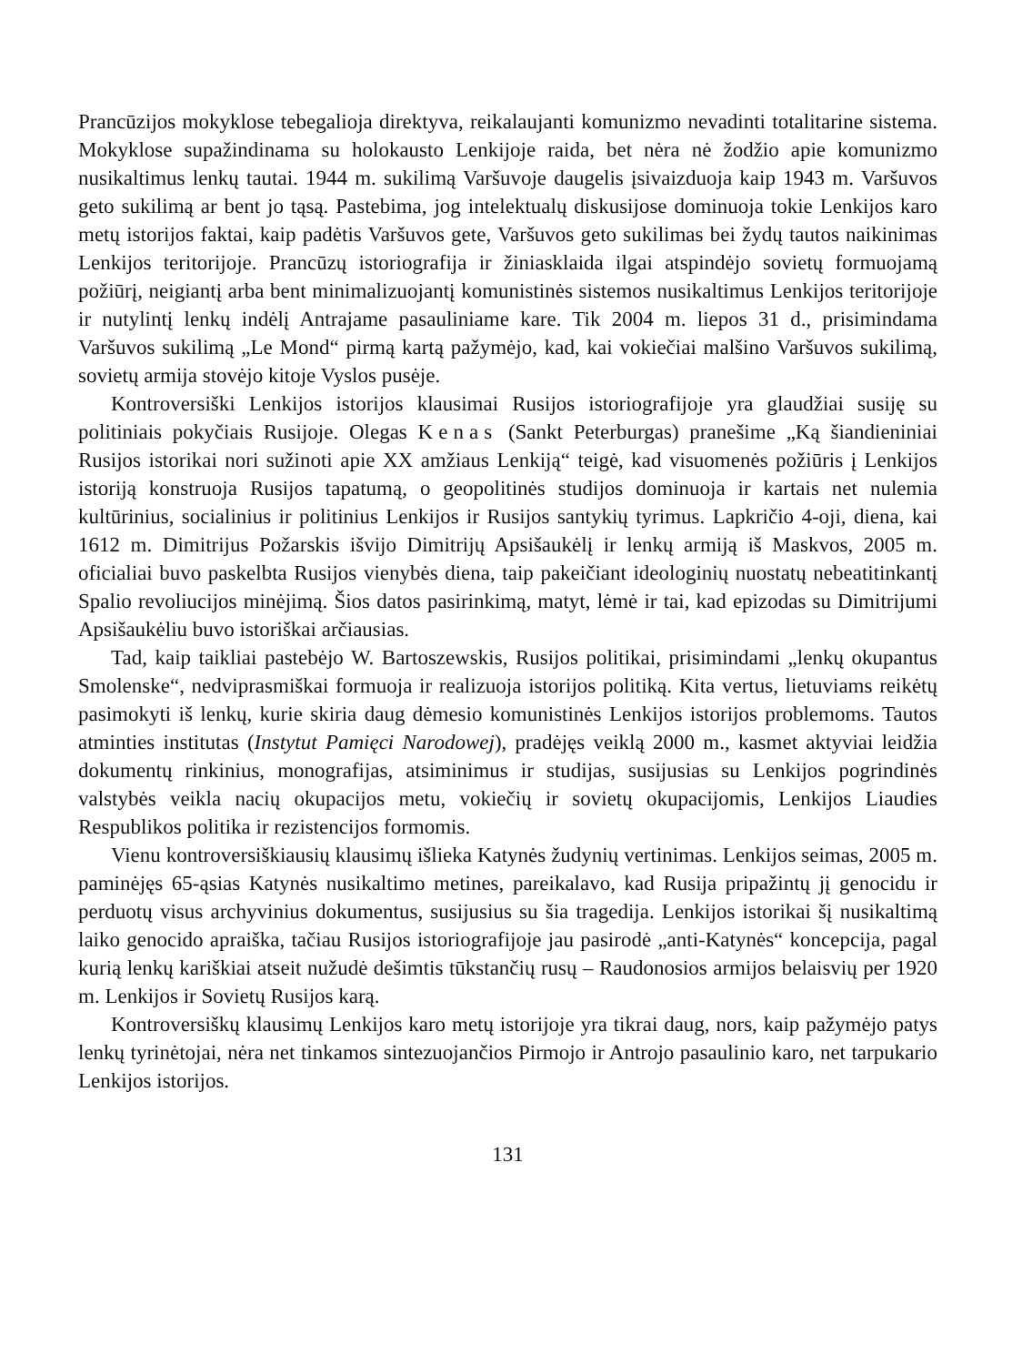Prancūzijos mokyklose tebegalioja direktyva, reikalaujanti komunizmo nevadinti totalitarine sistema. Mokyklose supažindinama su holokausto Lenkijoje raida, bet nėra nė žodžio apie komunizmo nusikaltimus lenkų tautai. 1944 m. sukilimą Varšuvoje daugelis įsivaizduoja kaip 1943 m. Varšuvos geto sukilimą ar bent jo tąsą. Pastebima, jog intelektualų diskusijose dominuoja tokie Lenkijos karo metų istorijos faktai, kaip padėtis Varšuvos gete, Varšuvos geto sukilimas bei žydų tautos naikinimas Lenkijos teritorijoje. Prancūzų istoriografija ir žiniasklaida ilgai atspindėjo sovietų formuojamą požiūrį, neigiantį arba bent minimalizuojantį komunistinės sistemos nusikaltimus Lenkijos teritorijoje ir nutylintį lenkų indėlį Antrajame pasauliniame kare. Tik 2004 m. liepos 31 d., prisimindama Varšuvos sukilimą „Le Mond“ pirmą kartą pažymėjo, kad, kai vokiečiai malšino Varšuvos sukilimą, sovietų armija stovėjo kitoje Vyslos pusėje.
Kontroversiški Lenkijos istorijos klausimai Rusijos istoriografijoje yra glaudžiai susiję su politiniais pokyčiais Rusijoje. Olegas Kenas (Sankt Peterburgas) pranešime „Ką šiandieniniai Rusijos istorikai nori sužinoti apie XX amžiaus Lenkiją“ teigė, kad visuomenės požiūris į Lenkijos istoriją konstruoja Rusijos tapatumą, o geopolitinės studijos dominuoja ir kartais net nulemia kultūrinius, socialinius ir politinius Lenkijos ir Rusijos santykių tyrimus. Lapkričio 4-oji, diena, kai 1612 m. Dimitrijus Požarskis išvijo Dimitrijų Apsišaukėlį ir lenkų armiją iš Maskvos, 2005 m. oficialiai buvo paskelbta Rusijos vienybės diena, taip pakeičiant ideologinių nuostatų nebeatitinkantį Spalio revoliucijos minėjimą. Šios datos pasirinkimą, matyt, lėmė ir tai, kad epizodas su Dimitrijumi Apsišaukėliu buvo istoriškai arčiausias.
Tad, kaip taikliai pastebėjo W. Bartoszewskis, Rusijos politikai, prisimindami „lenkų okupantus Smolenske“, nedviprasmiškai formuoja ir realizuoja istorijos politiką. Kita vertus, lietuviams reikėtų pasimokyti iš lenkų, kurie skiria daug dėmesio komunistinės Lenkijos istorijos problemoms. Tautos atminties institutas (Instytut Pamięci Narodowej), pradėjęs veiklą 2000 m., kasmet aktyviai leidžia dokumentų rinkinius, monografijas, atsiminimus ir studijas, susijusias su Lenkijos pogrindinės valstybės veikla nacių okupacijos metu, vokiečių ir sovietų okupacijomis, Lenkijos Liaudies Respublikos politika ir rezistencijos formomis.
Vienu kontroversiškiausių klausimų išlieka Katynės žudynių vertinimas. Lenkijos seimas, 2005 m. paminėjęs 65-ąsias Katynės nusikaltimo metines, pareikalavo, kad Rusija pripažintų jį genocidu ir perduotų visus archyvinius dokumentus, susijusius su šia tragedija. Lenkijos istorikai šį nusikaltimą laiko genocido apraiška, tačiau Rusijos istoriografijoje jau pasirodė „anti-Katynės“ koncepcija, pagal kurią lenkų kariškiai atseit nužudė dešimtis tūkstančių rusų – Raudonosios armijos belaisvių per 1920 m. Lenkijos ir Sovietų Rusijos karą.
Kontroversiškų klausimų Lenkijos karo metų istorijoje yra tikrai daug, nors, kaip pažymėjo patys lenkų tyrinėtojai, nėra net tinkamos sintezuojančios Pirmojo ir Antrojo pasaulinio karo, net tarpukario Lenkijos istorijos.
131